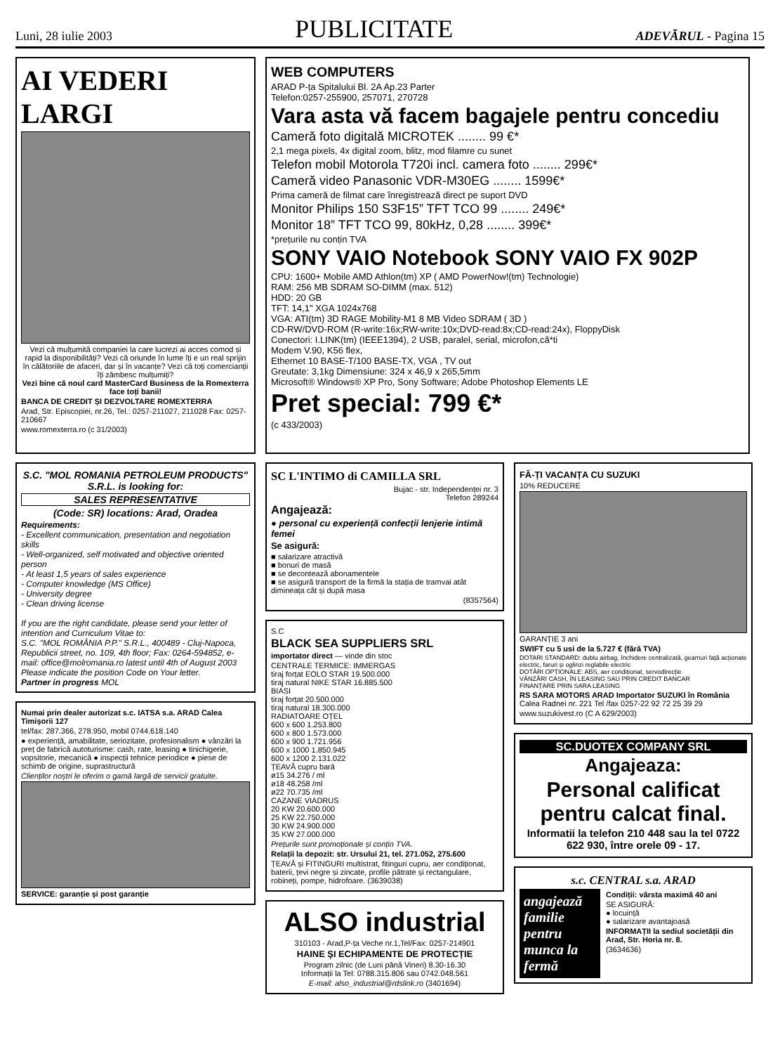Luni, 28 iulie 2003 PUBLICITATE ADEVĂRUL - Pagina 15
AI VEDERI LARGI
Vezi că mulțumită companiei la care lucrezi ai acces comod și rapid la disponibilități? Vezi că oriunde în lume îți e un real sprijin în călătoriile de afaceri, dar și în vacanțe? Vezi că toți comercianții îți zâmbesc mulțumiți?
Vezi bine că noul card MasterCard Business de la Romexterra face toți banii!
BANCA DE CREDIT ȘI DEZVOLTARE ROMEXTERRA
Arad, Str. Episcopiei, nr.26, Tel.: 0257-211027, 211028 Fax: 0257-210667
www.romexterra.ro (c 31/2003)
WEB COMPUTERS
ARAD P-ța Spitalului Bl. 2A Ap.23 Parter
Telefon:0257-255900, 257071, 270728
Vara asta vă facem bagajele pentru concediu
Cameră foto digitală MICROTEK ........ 99 €*
2,1 mega pixels, 4x digital zoom, blitz, mod filamre cu sunet
Telefon mobil Motorola T720i incl. camera foto ........ 299€*
Cameră video Panasonic VDR-M30EG ........ 1599€*
Prima cameră de filmat care înregistrează direct pe suport DVD
Monitor Philips 150 S3F15” TFT TCO 99 ........ 249€*
Monitor 18” TFT TCO 99, 80kHz, 0,28 ........ 399€*
*prețurile nu conțin TVA
SONY VAIO Notebook SONY VAIO FX 902P
CPU: 1600+ Mobile AMD Athlon(tm) XP ( AMD PowerNow!(tm) Technologie)
RAM: 256 MB SDRAM SO-DIMM (max. 512)
HDD: 20 GB
TFT: 14,1" XGA 1024x768
VGA: ATI(tm) 3D RAGE Mobility-M1 8 MB Video SDRAM ( 3D )
CD-RW/DVD-ROM (R-write:16x;RW-write:10x;DVD-read:8x;CD-read:24x), FloppyDisk
Conectori: I.LINK(tm) (IEEE1394), 2 USB, paralel, serial, microfon,că*ti
Modem V.90, K56 flex,
Ethernet 10 BASE-T/100 BASE-TX, VGA , TV out
Greutate: 3,1kg Dimensiune: 324 x 46,9 x 265,5mm
Microsoft® Windows® XP Pro, Sony Software; Adobe Photoshop Elements LE
Pret special: 799 €*
(c 433/2003)
S.C. "MOL ROMANIA PETROLEUM PRODUCTS" S.R.L. is looking for:
SALES REPRESENTATIVE
(Code: SR) locations: Arad, Oradea
Requirements:
- Excellent communication, presentation and negotiation skills
- Well-organized, self motivated and objective oriented person
- At least 1,5 years of sales experience
- Computer knowledge (MS Office)
- University degree
- Clean driving license
If you are the right candidate, please send your letter of intention and Curriculum Vitae to:
S.C. "MOL ROMÂNIA P.P." S.R.L., 400489 - Cluj-Napoca, Republicii street, no. 109, 4th floor; Fax: 0264-594852, e-mail: office@molromania.ro latest until 4th of August 2003
Please indicate the position Code on Your letter.
Partner in progress MOL
Numai prin dealer autorizat s.c. IATSA s.a. ARAD Calea Timișorii 127
tel/fax: 287.366, 278.950, mobil 0744.618.140
● experiență, amabilitate, seriozitate, profesionalism ● vânzări la preț de fabrică autoturisme: cash, rate, leasing ● tinichigerie, vopsitorie, mecanică ● inspecții tehnice periodice ● piese de schimb de origine, suprastructură
Clienților noștri le oferim o gamă largă de servicii gratuite.
SERVICE: garanție și post garanție
SC L'INTIMO di CAMILLA SRL
Bujac - str. Independenței nr. 3
Telefon 289244
Angajează:
● personal cu experiență confecții lenjerie intimă femei
Se asigură:
■ salarizare atractivă
■ bonuri de masă
■ se decontează abonamentele
■ se asigură transport de la firmă la stația de tramvai atât dimineața cât și după masa
(8357564)
S.C
BLACK SEA SUPPLIERS SRL
importator direct — vinde din stoc
CENTRALE TERMICE: IMMERGAS
tiraj forțat EOLO STAR 19.500.000
tiraj natural NIKE STAR 16.885.500
BIASI
tiraj forțat 20.500.000
tiraj natural 18.300.000
RADIATOARE OȚEL
600 x 600 1.253.800
600 x 800 1.573.000
600 x 900 1.721.956
600 x 1000 1.850.945
600 x 1200 2.131.022
ȚEAVĂ cupru bară
ø15 34.276 / ml
ø18 48.258 /ml
ø22 70.735 /ml
CAZANE VIADRUS
20 KW 20.600.000
25 KW 22.750.000
30 KW 24.900.000
35 KW 27.000.000
Prețurile sunt promoționale și conțin TVA.
Relații la depozit: str. Ursului 21, tel. 271.052, 275.600
ȚEAVĂ și FITINGURI multistrat, fitinguri cupru, aer condiționat, baterii, țevi negre și zincate, profile pătrate și rectangulare, robineți, pompe, hidrofoare. (3639038)
ALSO industrial
310103 - Arad,P-ța Veche nr.1,Tel/Fax: 0257-214901
HAINE ȘI ECHIPAMENTE DE PROTECȚIE
Program zilnic (de Luni până Vineri) 8.30-16.30
Informații la Tel: 0788.315.806 sau 0742.048.561
E-mail: also_industrial@rdslink.ro (3401694)
FĂ-ȚI VACANȚA CU SUZUKI
10% REDUCERE
GARANȚIE 3 ani
SWIFT cu 5 usi de la 5.727 € (fără TVA)
DOTARI STANDARD: dublu airbag, închidere centralizată, geamuri față acționate electric, faruri și oglinzi reglabile electric
DOTĂRI OPȚIONALE: ABS, aer condiționat, servodirecție
VÂNZĂRI CASH, ÎN LEASING SAU PRIN CREDIT BANCAR
FINANȚARE PRIN SARA LEASING
RS SARA MOTORS ARAD Importator SUZUKI în România
Calea Radnei nr. 221 Tel /fax 0257-22 92 72 25 39 29
www.suzukivest.ro (C A 629/2003)
SC.DUOTEX COMPANY SRL
Angajeaza:
Personal calificat pentru calcat final.
Informatii la telefon 210 448 sau la tel 0722 622 930, între orele 09 - 17.
s.c. CENTRAL s.a. ARAD
angajează familie pentru munca la fermă
Condiții: vârsta maximă 40 ani
SE ASIGURĂ:
● locuință
● salarizare avantajoasă
INFORMAȚII la sediul societății din Arad, Str. Horia nr. 8.
(3634636)